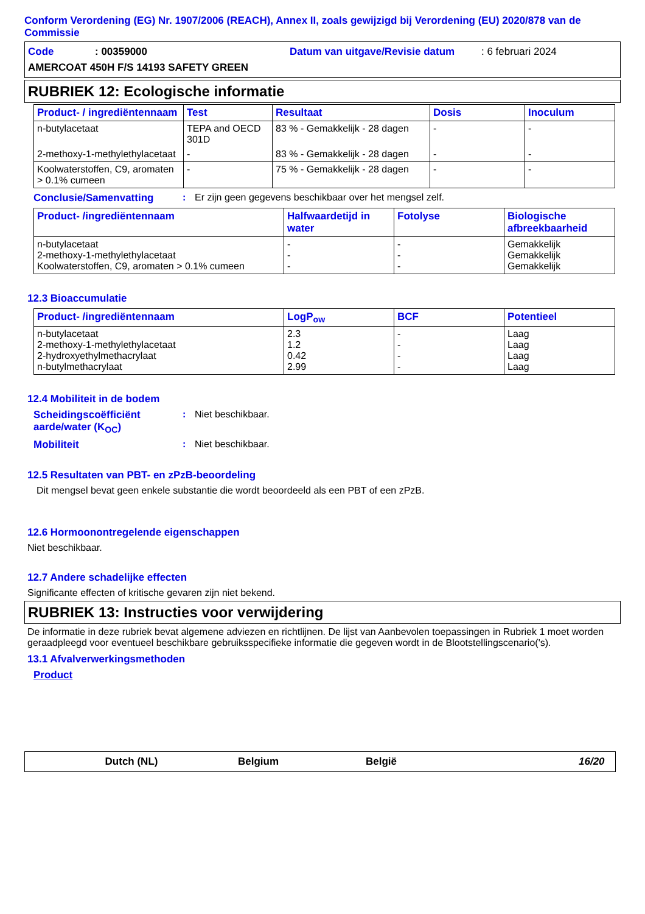Conform Verordening (EG) Nr. 1907/2006 (REACH), Annex II, zoals gewijzigd bij Verordening (EU) 2020/878 van de Commissie
Code: 00359000 Datum van uitgave/Revisie datum: 6 februari 2024
AMERCOAT 450H F/S 14193 SAFETY GREEN
RUBRIEK 12: Ecologische informatie
| Product- / ingrediëntennaam | Test | Resultaat | Dosis | Inoculum |
| --- | --- | --- | --- | --- |
| n-butylacetaat | TEPA and OECD 301D | 83 % - Gemakkelijk - 28 dagen | - | - |
| 2-methoxy-1-methylethylacetaat | - | 83 % - Gemakkelijk - 28 dagen | - | - |
| Koolwaterstoffen, C9, aromaten > 0.1% cumeen | - | 75 % - Gemakkelijk - 28 dagen | - | - |
Conclusie/Samenvatting: Er zijn geen gegevens beschikbaar over het mengsel zelf.
| Product- /ingrediëntennaam | Halfwaardetijd in water | Fotolyse | Biologische afbreekbaarheid |
| --- | --- | --- | --- |
| n-butylacetaat 2-methoxy-1-methylethylacetaat Koolwaterstoffen, C9, aromaten > 0.1% cumeen | - - - | - - - | Gemakkelijk Gemakkelijk Gemakkelijk |
12.3 Bioaccumulatie
| Product- /ingrediëntennaam | LogP<sub>ow</sub> | BCF | Potentieel |
| --- | --- | --- | --- |
| n-butylacetaat 2-methoxy-1-methylethylacetaat 2-hydroxyethylmethacrylaat n-butylmethacrylaat | 2.3 1.2 0.42 2.99 | - - - - | Laag Laag Laag Laag |
12.4 Mobiliteit in de bodem
Scheidingscoëfficiënt aarde/water (K<sub>OC</sub>): Niet beschikbaar.
Mobiliteit: Niet beschikbaar.
12.5 Resultaten van PBT- en zPzB-beoordeling
Dit mengsel bevat geen enkele substantie die wordt beoordeeld als een PBT of een zPzB.
12.6 Hormoonontregelende eigenschappen
Niet beschikbaar.
12.7 Andere schadelijke effecten
Significante effecten of kritische gevaren zijn niet bekend.
RUBRIEK 13: Instructies voor verwijdering
De informatie in deze rubriek bevat algemene adviezen en richtlijnen. De lijst van Aanbevolen toepassingen in Rubriek 1 moet worden geraadpleegd voor eventueel beschikbare gebruiksspecifieke informatie die gegeven wordt in de Blootstellingscenario('s).
13.1 Afvalverwerkingsmethoden
Product
Dutch (NL) Belgium België 16/20